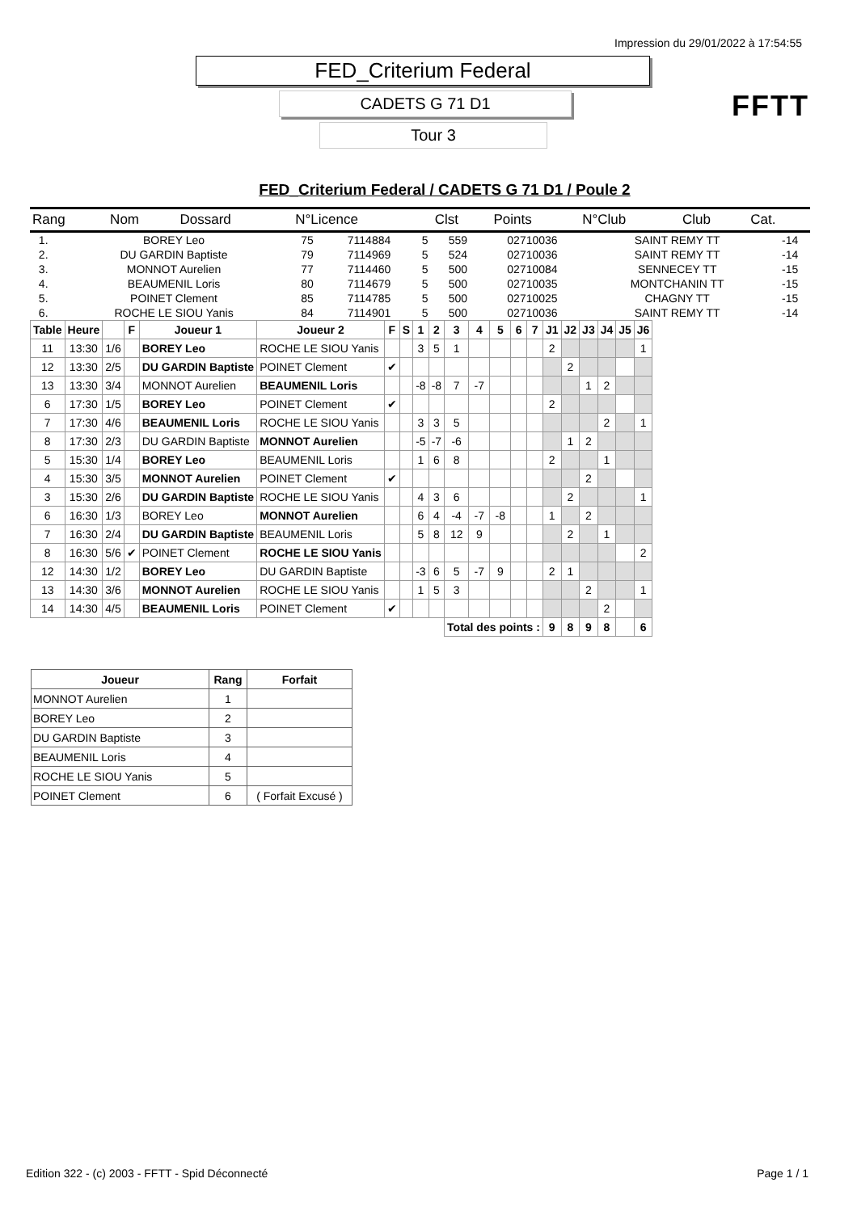Impression du 29/01/2022 à 17:54:55
FED_Criterium Federal
CADETS G 71 D1
Tour 3
FFTT
FED_Criterium Federal / CADETS G 71 D1 / Poule 2
| Rang | Nom | Dossard | N°Licence | Clst | Points | N°Club | Club | Cat. |
| 1. | BOREY Leo | 75 | 7114884 | 5 | 559 | 02710036 | SAINT REMY TT | -14 |
| 2. | DU GARDIN Baptiste | 79 | 7114969 | 5 | 524 | 02710036 | SAINT REMY TT | -14 |
| 3. | MONNOT Aurelien | 77 | 7114460 | 5 | 500 | 02710084 | SENNECEY TT | -15 |
| 4. | BEAUMENIL Loris | 80 | 7114679 | 5 | 500 | 02710035 | MONTCHANIN TT | -15 |
| 5. | POINET Clement | 85 | 7114785 | 5 | 500 | 02710025 | CHAGNY TT | -15 |
| 6. | ROCHE LE SIOU Yanis | 84 | 7114901 | 5 | 500 | 02710036 | SAINT REMY TT | -14 |
| Table | Heure | | F | Joueur 1 | Joueur 2 | F | S | 1 | 2 | 3 | 4 | 5 | 6 | 7 | J1 | J2 | J3 | J4 | J5 | J6 |
| --- | --- | --- | --- | --- | --- | --- | --- | --- | --- | --- | --- | --- | --- | --- | --- | --- | --- | --- | --- | --- |
| 11 | 13:30 | 1/6 | | BOREY Leo | ROCHE LE SIOU Yanis | | | 3 | 5 | 1 | | | | | 2 | | | | | 1 |
| 12 | 13:30 | 2/5 | | DU GARDIN Baptiste | POINET Clement | ✔ | | | | | | | | | | 2 | | | | |
| 13 | 13:30 | 3/4 | | MONNOT Aurelien | BEAUMENIL Loris | | | -8 | -8 | 7 | -7 | | | | | | 1 | 2 | | |
| 6 | 17:30 | 1/5 | | BOREY Leo | POINET Clement | ✔ | | | | | | | | | 2 | | | | | |
| 7 | 17:30 | 4/6 | | BEAUMENIL Loris | ROCHE LE SIOU Yanis | | | 3 | 3 | 5 | | | | | | | | 2 | | 1 |
| 8 | 17:30 | 2/3 | | DU GARDIN Baptiste | MONNOT Aurelien | | | -5 | -7 | -6 | | | | | | 1 | 2 | | | |
| 5 | 15:30 | 1/4 | | BOREY Leo | BEAUMENIL Loris | | | 1 | 6 | 8 | | | | | 2 | | | 1 | | |
| 4 | 15:30 | 3/5 | | MONNOT Aurelien | POINET Clement | ✔ | | | | | | | | | | | 2 | | | |
| 3 | 15:30 | 2/6 | | DU GARDIN Baptiste | ROCHE LE SIOU Yanis | | | 4 | 3 | 6 | | | | | | 2 | | | | 1 |
| 6 | 16:30 | 1/3 | | BOREY Leo | MONNOT Aurelien | | | 6 | 4 | -4 | -7 | -8 | | | 1 | | 2 | | | |
| 7 | 16:30 | 2/4 | | DU GARDIN Baptiste | BEAUMENIL Loris | | | 5 | 8 | 12 | 9 | | | | | 2 | | 1 | | |
| 8 | 16:30 | 5/6 | ✔ | POINET Clement | ROCHE LE SIOU Yanis | | | | | | | | | | | | | | | 2 |
| 12 | 14:30 | 1/2 | | BOREY Leo | DU GARDIN Baptiste | | | -3 | 6 | 5 | -7 | 9 | | | 2 | 1 | | | | |
| 13 | 14:30 | 3/6 | | MONNOT Aurelien | ROCHE LE SIOU Yanis | | | 1 | 5 | 3 | | | | | | | 2 | | | 1 |
| 14 | 14:30 | 4/5 | | BEAUMENIL Loris | POINET Clement | ✔ | | | | | | | | | | | | 2 | | |
| | | | | | | | | | | Total des points : | | | | | 9 | 8 | 9 | 8 | | 6 |
| Joueur | Rang | Forfait |
| --- | --- | --- |
| MONNOT Aurelien | 1 | |
| BOREY Leo | 2 | |
| DU GARDIN Baptiste | 3 | |
| BEAUMENIL Loris | 4 | |
| ROCHE LE SIOU Yanis | 5 | |
| POINET Clement | 6 | ( Forfait Excusé ) |
Edition 322 - (c) 2003 - FFTT - Spid Déconnecté Page 1 / 1